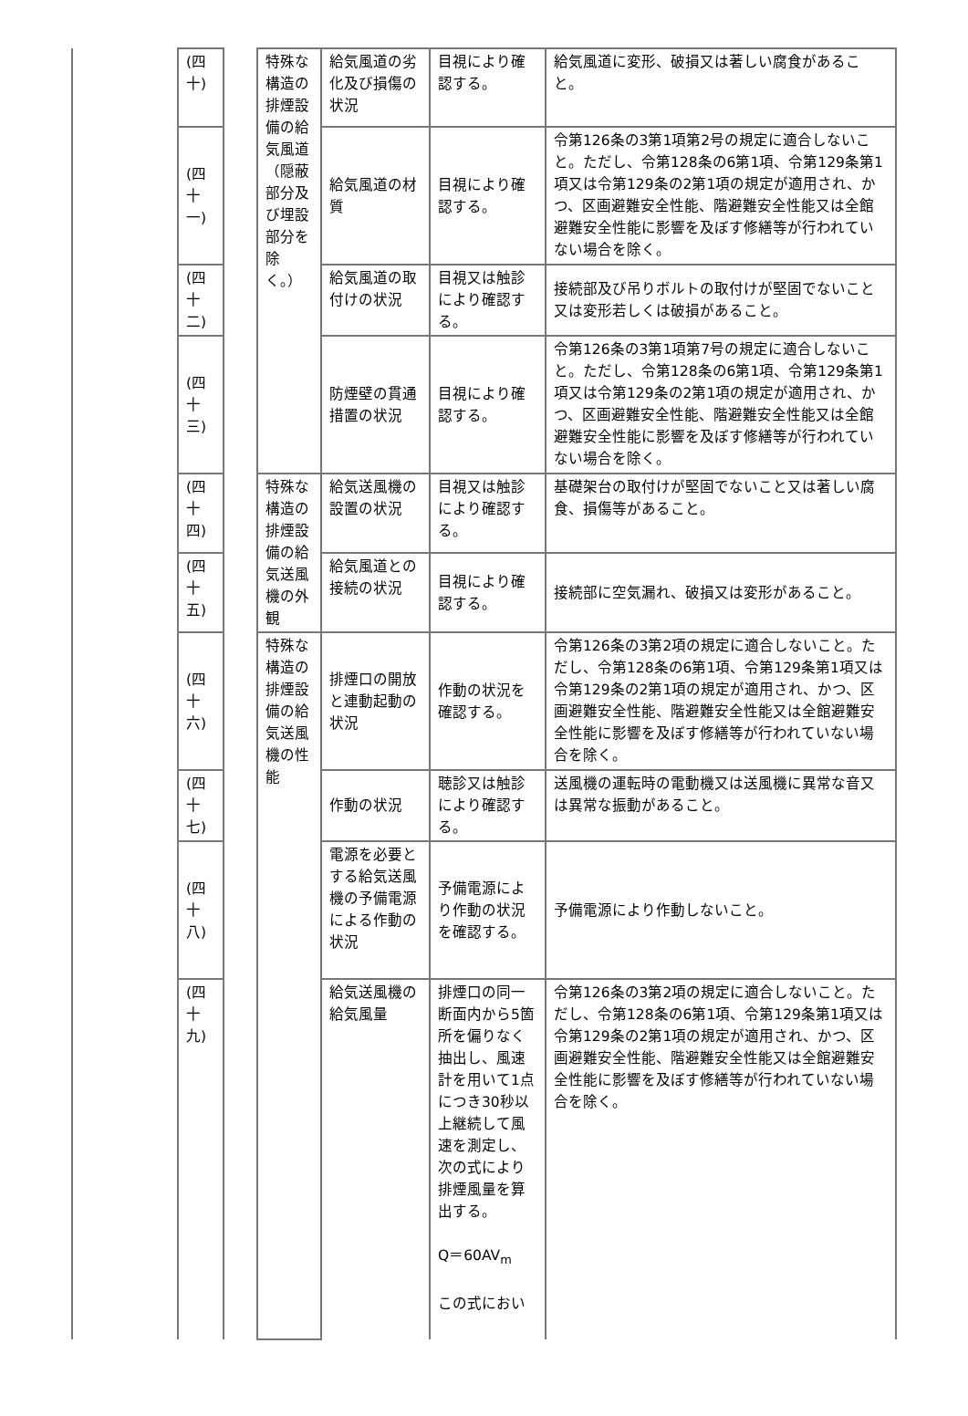| | (四十) | | 特殊な構造の排煙設備の給気風道（隠蔽部分及び埋設部分を除く。） | 給気風道の劣化及び損傷の状況 | 目視により確認する。 | 給気風道に変形、破損又は著しい腐食があること。 |
| | (四十一) | | | 給気風道の材質 | 目視により確認する。 | 令第126条の3第1項第2号の規定に適合しないこと。ただし、令第128条の6第1項、令第129条第1項又は令第129条の2第1項の規定が適用され、かつ、区画避難安全性能、階避難安全性能又は全館避難安全性能に影響を及ぼす修繕等が行われていない場合を除く。 |
| | (四十二) | | | 給気風道の取付けの状況 | 目視又は触診により確認する。 | 接続部及び吊りボルトの取付けが堅固でないこと又は変形若しくは破損があること。 |
| | (四十三) | | | 防煙壁の貫通措置の状況 | 目視により確認する。 | 令第126条の3第1項第7号の規定に適合しないこと。ただし、令第128条の6第1項、令第129条第1項又は令第129条の2第1項の規定が適用され、かつ、区画避難安全性能、階避難安全性能又は全館避難安全性能に影響を及ぼす修繕等が行われていない場合を除く。 |
| | (四十四) | | 特殊な構造の排煙設備の給気送風機の外観 | 給気送風機の設置の状況 | 目視又は触診により確認する。 | 基礎架台の取付けが堅固でないこと又は著しい腐食、損傷等があること。 |
| | (四十五) | | | 給気風道との接続の状況 | 目視により確認する。 | 接続部に空気漏れ、破損又は変形があること。 |
| | (四十六) | | 特殊な構造の排煙設備の給気送風機の性能 | 排煙口の開放と連動起動の状況 | 作動の状況を確認する。 | 令第126条の3第2項の規定に適合しないこと。ただし、令第128条の6第1項、令第129条第1項又は令第129条の2第1項の規定が適用され、かつ、区画避難安全性能、階避難安全性能又は全館避難安全性能に影響を及ぼす修繕等が行われていない場合を除く。 |
| | (四十七) | | | 作動の状況 | 聴診又は触診により確認する。 | 送風機の運転時の電動機又は送風機に異常な音又は異常な振動があること。 |
| | (四十八) | | | 電源を必要とする給気送風機の予備電源による作動の状況 | 予備電源により作動の状況を確認する。 | 予備電源により作動しないこと。 |
| | (四十九) | | | 給気送風機の給気風量 | 排煙口の同一断面内から5箇所を偏りなく抽出し、風速計を用いて1点につき30秒以上継続して風速を測定し、次の式により排煙風量を算出する。 Q＝60AV<sub>m</sub> この式におい | 令第126条の3第2項の規定に適合しないこと。ただし、令第128条の6第1項、令第129条第1項又は令第129条の2第1項の規定が適用され、かつ、区画避難安全性能、階避難安全性能又は全館避難安全性能に影響を及ぼす修繕等が行われていない場合を除く。 |